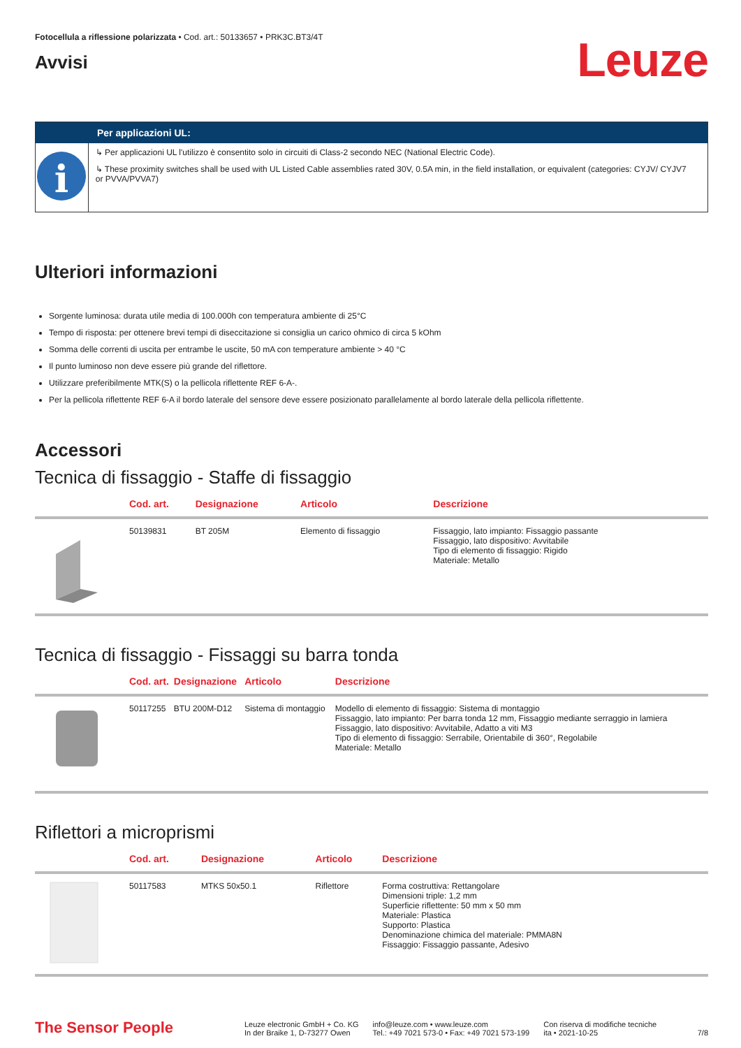Fotocellula a riflessione polarizzata • Cod. art.: 50133657 • PRK3C.BT3/4T
Avvisi
Leuze
Per applicazioni UL:
i
↳ Per applicazioni UL l'utilizzo è consentito solo in circuiti di Class-2 secondo NEC (National Electric Code).
↳ These proximity switches shall be used with UL Listed Cable assemblies rated 30V, 0.5A min, in the field installation, or equivalent (categories: CYJV/ CYJV7 or PVVA/PVVA7)
Ulteriori informazioni
Sorgente luminosa: durata utile media di 100.000h con temperatura ambiente di 25°C
Tempo di risposta: per ottenere brevi tempi di diseccitazione si consiglia un carico ohmico di circa 5 kOhm
Somma delle correnti di uscita per entrambe le uscite, 50 mA con temperature ambiente > 40 °C
Il punto luminoso non deve essere più grande del riflettore.
Utilizzare preferibilmente MTK(S) o la pellicola riflettente REF 6-A-.
Per la pellicola riflettente REF 6-A il bordo laterale del sensore deve essere posizionato parallelamente al bordo laterale della pellicola riflettente.
Accessori
Tecnica di fissaggio - Staffe di fissaggio
| | Cod. art. | Designazione | Articolo | Descrizione |
| --- | --- | --- | --- | --- |
| | 50139831 | BT 205M | Elemento di fissaggio | Fissaggio, lato impianto: Fissaggio passante Fissaggio, lato dispositivo: Avvitabile Tipo di elemento di fissaggio: Rigido Materiale: Metallo |
Tecnica di fissaggio - Fissaggi su barra tonda
| | Cod. art. | Designazione | Articolo | Descrizione |
| --- | --- | --- | --- | --- |
| | 50117255 | BTU 200M-D12 | Sistema di montaggio | Modello di elemento di fissaggio: Sistema di montaggio Fissaggio, lato impianto: Per barra tonda 12 mm, Fissaggio mediante serraggio in lamiera Fissaggio, lato dispositivo: Avvitabile, Adatto a viti M3 Tipo di elemento di fissaggio: Serrabile, Orientabile di 360°, Regolabile Materiale: Metallo |
Riflettori a microprismi
| | Cod. art. | Designazione | Articolo | Descrizione |
| --- | --- | --- | --- | --- |
| | 50117583 | MTKS 50x50.1 | Riflettore | Forma costruttiva: Rettangolare Dimensioni triple: 1,2 mm Superficie riflettente: 50 mm x 50 mm Materiale: Plastica Supporto: Plastica Denominazione chimica del materiale: PMMA8N Fissaggio: Fissaggio passante, Adesivo |
The Sensor People
Leuze electronic GmbH + Co. KG
In der Braike 1, D-73277 Owen
info@leuze.com • www.leuze.com
Tel.: +49 7021 573-0 • Fax: +49 7021 573-199
Con riserva di modifiche tecniche
ita • 2021-10-25
7/8